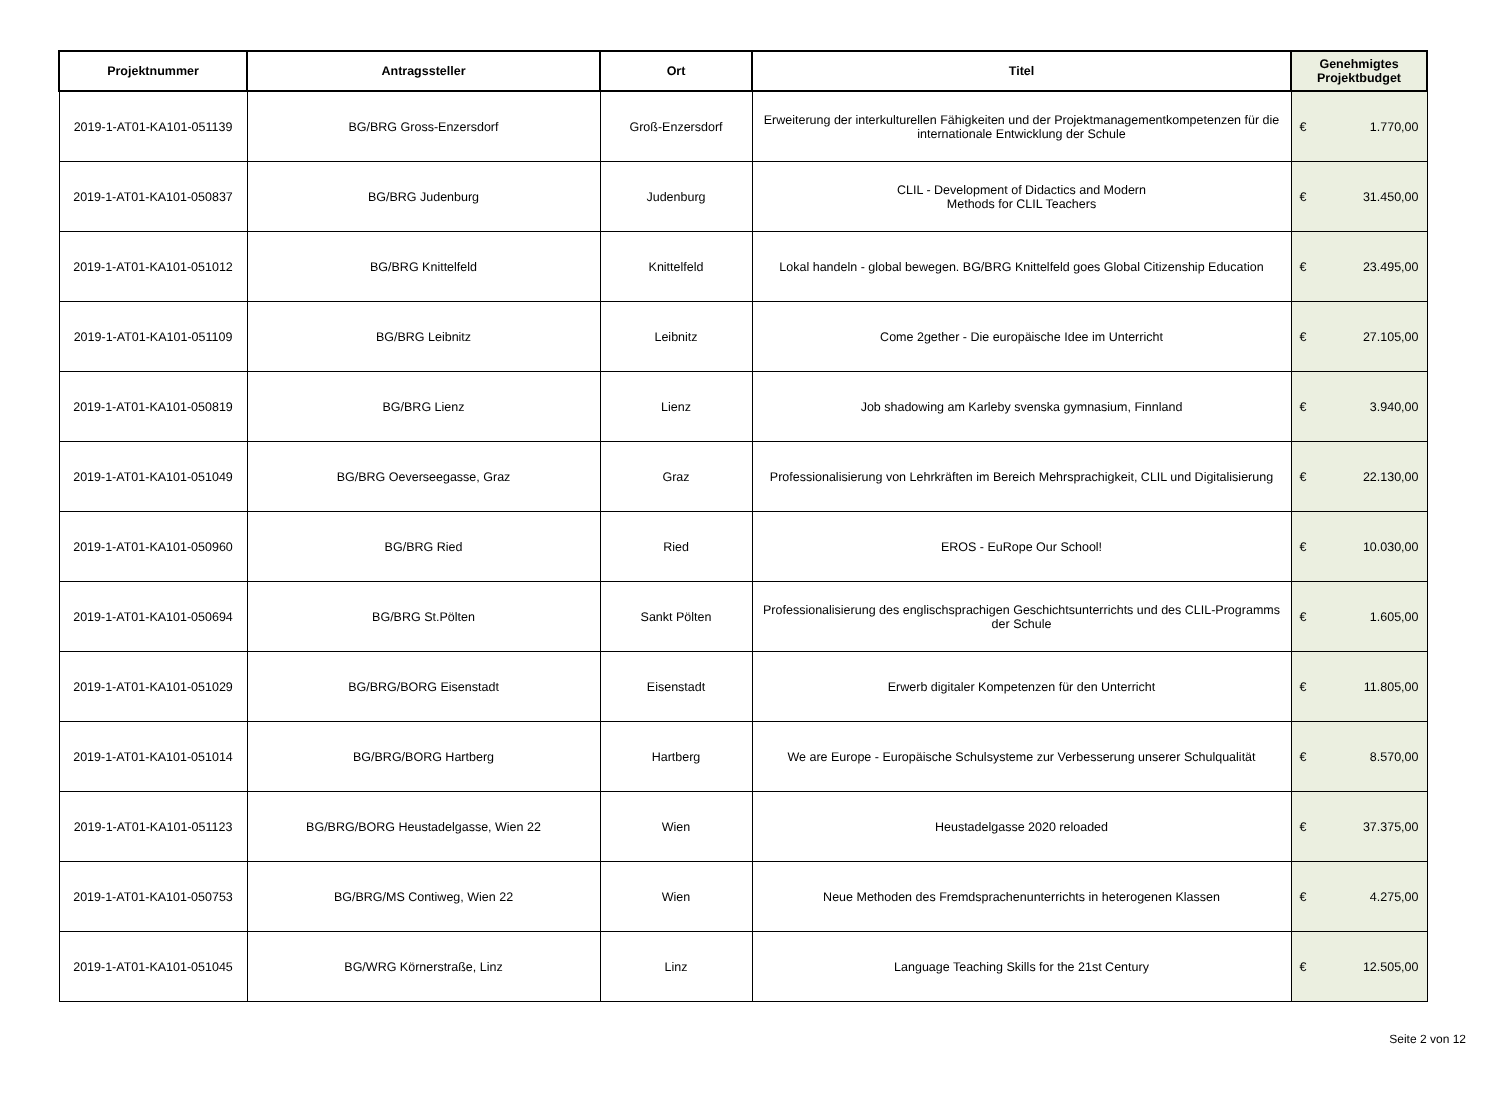| Projektnummer | Antragssteller | Ort | Titel | Genehmigtes Projektbudget |
| --- | --- | --- | --- | --- |
| 2019-1-AT01-KA101-051139 | BG/BRG Gross-Enzersdorf | Groß-Enzersdorf | Erweiterung der interkulturellen Fähigkeiten und der Projektmanagementkompetenzen für die internationale Entwicklung der Schule | € 1.770,00 |
| 2019-1-AT01-KA101-050837 | BG/BRG Judenburg | Judenburg | CLIL - Development of Didactics and Modern Methods for CLIL Teachers | € 31.450,00 |
| 2019-1-AT01-KA101-051012 | BG/BRG Knittelfeld | Knittelfeld | Lokal handeln - global bewegen. BG/BRG Knittelfeld goes Global Citizenship Education | € 23.495,00 |
| 2019-1-AT01-KA101-051109 | BG/BRG Leibnitz | Leibnitz | Come 2gether - Die europäische Idee im Unterricht | € 27.105,00 |
| 2019-1-AT01-KA101-050819 | BG/BRG Lienz | Lienz | Job shadowing am Karleby svenska gymnasium, Finnland | € 3.940,00 |
| 2019-1-AT01-KA101-051049 | BG/BRG Oeverseegasse, Graz | Graz | Professionalisierung von Lehrkräften im Bereich Mehrsprachigkeit, CLIL und Digitalisierung | € 22.130,00 |
| 2019-1-AT01-KA101-050960 | BG/BRG Ried | Ried | EROS - EuRope Our School! | € 10.030,00 |
| 2019-1-AT01-KA101-050694 | BG/BRG St.Pölten | Sankt Pölten | Professionalisierung des englischsprachigen Geschichtsunterrichts und des CLIL-Programms der Schule | € 1.605,00 |
| 2019-1-AT01-KA101-051029 | BG/BRG/BORG Eisenstadt | Eisenstadt | Erwerb digitaler Kompetenzen für den Unterricht | € 11.805,00 |
| 2019-1-AT01-KA101-051014 | BG/BRG/BORG Hartberg | Hartberg | We are Europe - Europäische Schulsysteme zur Verbesserung unserer Schulqualität | € 8.570,00 |
| 2019-1-AT01-KA101-051123 | BG/BRG/BORG Heustadelgasse, Wien 22 | Wien | Heustadelgasse 2020 reloaded | € 37.375,00 |
| 2019-1-AT01-KA101-050753 | BG/BRG/MS Contiweg, Wien 22 | Wien | Neue Methoden des Fremdsprachenunterrichts in heterogenen Klassen | € 4.275,00 |
| 2019-1-AT01-KA101-051045 | BG/WRG Körnerstraße, Linz | Linz | Language Teaching Skills for the 21st Century | € 12.505,00 |
Seite 2 von 12